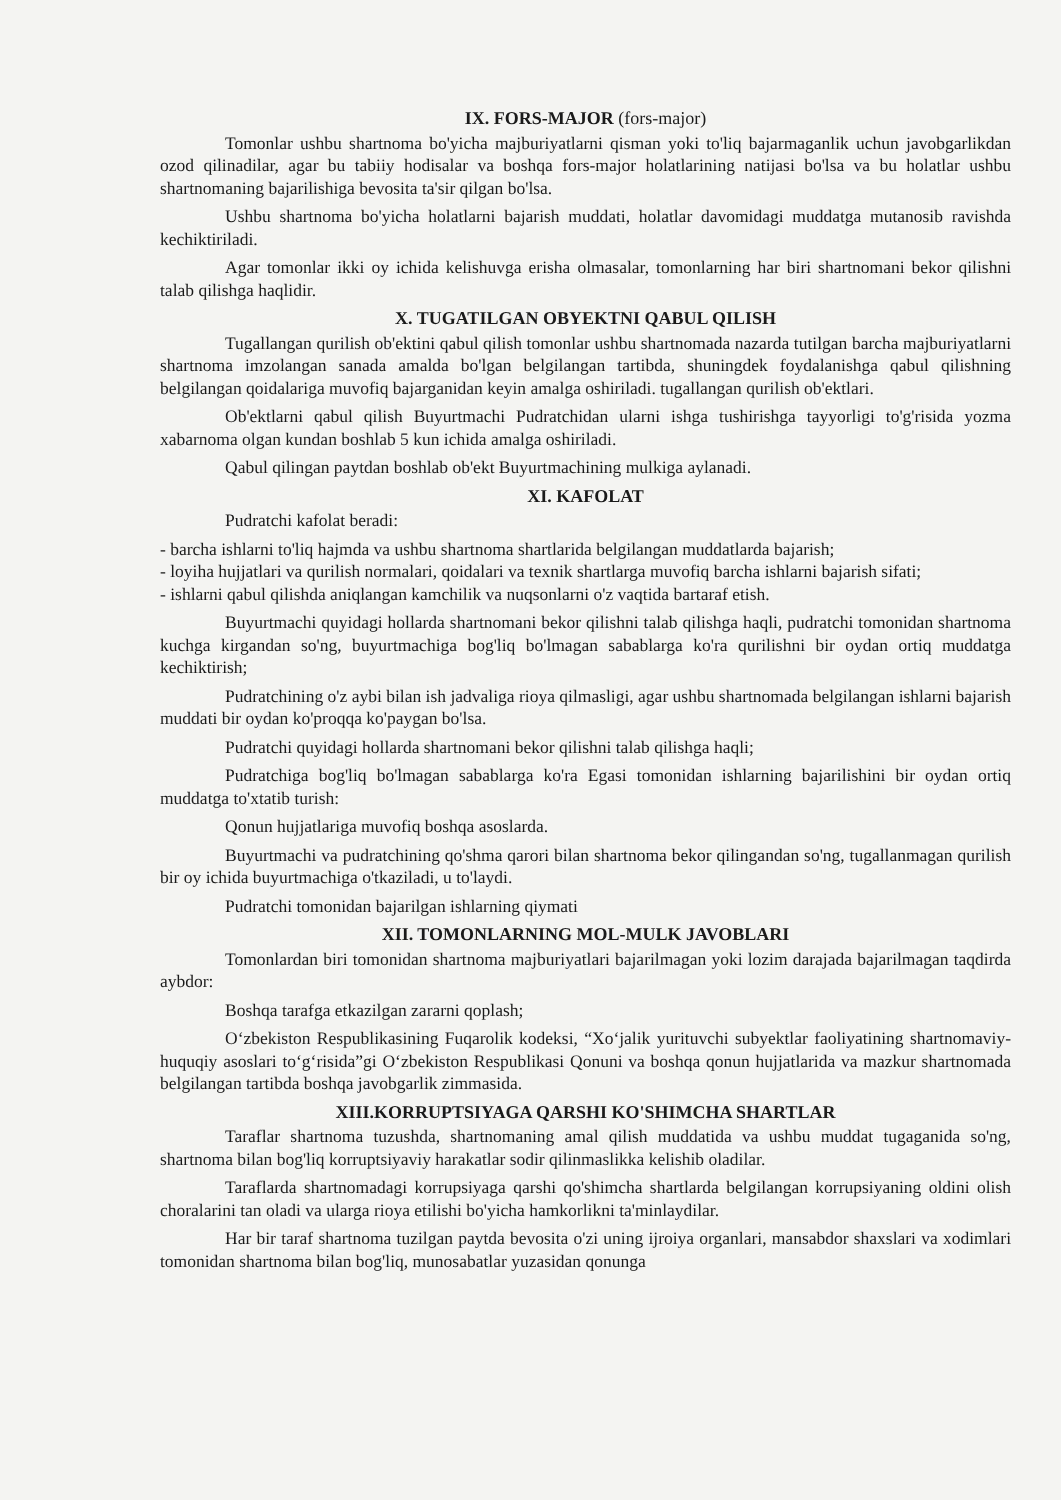IX. FORS-MAJOR (fors-major)
Tomonlar ushbu shartnoma bo'yicha majburiyatlarni qisman yoki to'liq bajarmaganlik uchun javobgarlikdan ozod qilinadilar, agar bu tabiiy hodisalar va boshqa fors-major holatlarining natijasi bo'lsa va bu holatlar ushbu shartnomaning bajarilishiga bevosita ta'sir qilgan bo'lsa.
Ushbu shartnoma bo'yicha holatlarni bajarish muddati, holatlar davomidagi muddatga mutanosib ravishda kechiktiriladi.
Agar tomonlar ikki oy ichida kelishuvga erisha olmasalar, tomonlarning har biri shartnomani bekor qilishni talab qilishga haqlidir.
X. TUGATILGAN OBYEKTNI QABUL QILISH
Tugallangan qurilish ob'ektini qabul qilish tomonlar ushbu shartnomada nazarda tutilgan barcha majburiyatlarni shartnoma imzolangan sanada amalda bo'lgan belgilangan tartibda, shuningdek foydalanishga qabul qilishning belgilangan qoidalariga muvofiq bajarganidan keyin amalga oshiriladi. tugallangan qurilish ob'ektlari.
Ob'ektlarni qabul qilish Buyurtmachi Pudratchidan ularni ishga tushirishga tayyorligi to'g'risida yozma xabarnoma olgan kundan boshlab 5 kun ichida amalga oshiriladi.
Qabul qilingan paytdan boshlab ob'ekt Buyurtmachining mulkiga aylanadi.
XI. KAFOLAT
Pudratchi kafolat beradi:
- barcha ishlarni to'liq hajmda va ushbu shartnoma shartlarida belgilangan muddatlarda bajarish;
- loyiha hujjatlari va qurilish normalari, qoidalari va texnik shartlarga muvofiq barcha ishlarni bajarish sifati;
- ishlarni qabul qilishda aniqlangan kamchilik va nuqsonlarni o'z vaqtida bartaraf etish.
Buyurtmachi quyidagi hollarda shartnomani bekor qilishni talab qilishga haqli, pudratchi tomonidan shartnoma kuchga kirgandan so'ng, buyurtmachiga bog'liq bo'lmagan sabablarga ko'ra qurilishni bir oydan ortiq muddatga kechiktirish;
Pudratchining o'z aybi bilan ish jadvaliga rioya qilmasligi, agar ushbu shartnomada belgilangan ishlarni bajarish muddati bir oydan ko'proqqa ko'paygan bo'lsa.
Pudratchi quyidagi hollarda shartnomani bekor qilishni talab qilishga haqli;
Pudratchiga bog'liq bo'lmagan sabablarga ko'ra Egasi tomonidan ishlarning bajarilishini bir oydan ortiq muddatga to'xtatib turish:
Qonun hujjatlariga muvofiq boshqa asoslarda.
Buyurtmachi va pudratchining qo'shma qarori bilan shartnoma bekor qilingandan so'ng, tugallanmagan qurilish bir oy ichida buyurtmachiga o'tkaziladi, u to'laydi.
Pudratchi tomonidan bajarilgan ishlarning qiymati
XII. TOMONLARNING MOL-MULK JAVOBLARI
Tomonlardan biri tomonidan shartnoma majburiyatlari bajarilmagan yoki lozim darajada bajarilmagan taqdirda aybdor:
Boshqa tarafga etkazilgan zararni qoplash;
O‘zbekiston Respublikasining Fuqarolik kodeksi, “Xo‘jalik yurituvchi subyektlar faoliyatining shartnomaviy-huquqiy asoslari to‘g‘risida”gi O‘zbekiston Respublikasi Qonuni va boshqa qonun hujjatlarida va mazkur shartnomada belgilangan tartibda boshqa javobgarlik zimmasida.
XIII.KORRUPTSIYAGA QARSHI KO'SHIMCHA SHARTLAR
Taraflar shartnoma tuzushda, shartnomaning amal qilish muddatida va ushbu muddat tugaganida so'ng, shartnoma bilan bog'liq korruptsiyaviy harakatlar sodir qilinmaslikka kelishib oladilar.
Taraflarda shartnomadagi korrupsiyaga qarshi qo'shimcha shartlarda belgilangan korrupsiyaning oldini olish choralarini tan oladi va ularga rioya etilishi bo'yicha hamkorlikni ta'minlaydilar.
Har bir taraf shartnoma tuzilgan paytda bevosita o'zi uning ijroiya organlari, mansabdor shaxslari va xodimlari tomonidan shartnoma bilan bog'liq, munosabatlar yuzasidan qonunga